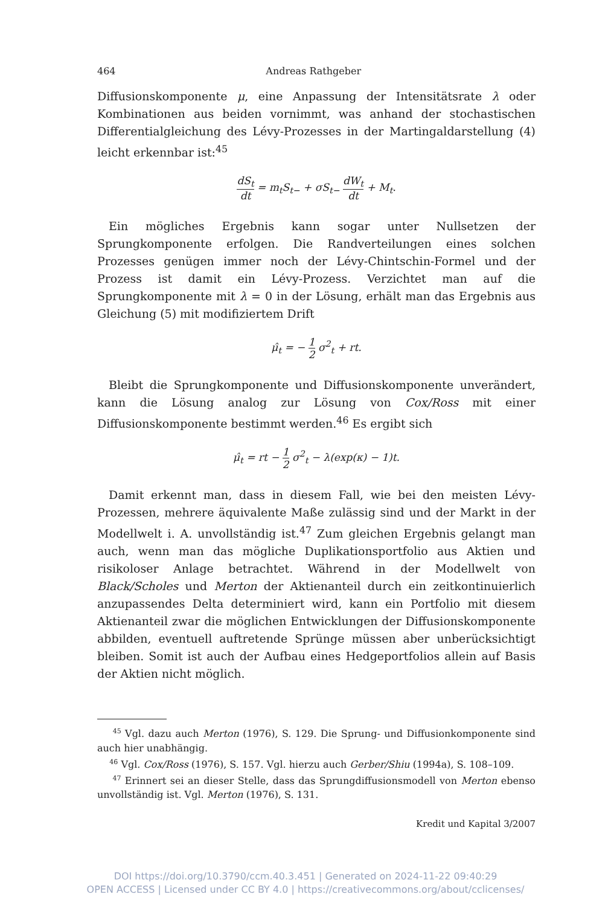464 Andreas Rathgeber
Diffusionskomponente μ, eine Anpassung der Intensitätsrate λ oder Kombinationen aus beiden vornimmt, was anhand der stochastischen Differentialgleichung des Lévy-Prozesses in der Martingaldarstellung (4) leicht erkennbar ist:<sup>45</sup>
dS<sub>t</sub> dt = m<sub>t</sub>S<sub>t−</sub> + σS<sub>t−</sub> dW<sub>t</sub> dt + M<sub>t</sub>.
Ein mögliches Ergebnis kann sogar unter Nullsetzen der Sprungkomponente erfolgen. Die Randverteilungen eines solchen Prozesses genügen immer noch der Lévy-Chintschin-Formel und der Prozess ist damit ein Lévy-Prozess. Verzichtet man auf die Sprungkomponente mit λ = 0 in der Lösung, erhält man das Ergebnis aus Gleichung (5) mit modifiziertem Drift
μ̂<sub>t</sub> = − 1 2 σ<sup>2</sup><sub>t</sub> + rt.
Bleibt die Sprungkomponente und Diffusionskomponente unverändert, kann die Lösung analog zur Lösung von Cox/Ross mit einer Diffusionskomponente bestimmt werden.<sup>46</sup> Es ergibt sich
μ̂<sub>t</sub> = rt − 1 2 σ<sup>2</sup><sub>t</sub> − λ(exp(κ) − 1)t.
Damit erkennt man, dass in diesem Fall, wie bei den meisten Lévy-Prozessen, mehrere äquivalente Maße zulässig sind und der Markt in der Modellwelt i. A. unvollständig ist.<sup>47</sup> Zum gleichen Ergebnis gelangt man auch, wenn man das mögliche Duplikationsportfolio aus Aktien und risikoloser Anlage betrachtet. Während in der Modellwelt von Black/Scholes und Merton der Aktienanteil durch ein zeitkontinuierlich anzupassendes Delta determiniert wird, kann ein Portfolio mit diesem Aktienanteil zwar die möglichen Entwicklungen der Diffusionskomponente abbilden, eventuell auftretende Sprünge müssen aber unberücksichtigt bleiben. Somit ist auch der Aufbau eines Hedgeportfolios allein auf Basis der Aktien nicht möglich.
<sup>45</sup> Vgl. dazu auch Merton (1976), S. 129. Die Sprung- und Diffusionkomponente sind auch hier unabhängig.
<sup>46</sup> Vgl. Cox/Ross (1976), S. 157. Vgl. hierzu auch Gerber/Shiu (1994a), S. 108–109.
<sup>47</sup> Erinnert sei an dieser Stelle, dass das Sprungdiffusionsmodell von Merton ebenso unvollständig ist. Vgl. Merton (1976), S. 131.
Kredit und Kapital 3/2007
DOI https://doi.org/10.3790/ccm.40.3.451 | Generated on 2024-11-22 09:40:29
OPEN ACCESS | Licensed under CC BY 4.0 | https://creativecommons.org/about/cclicenses/